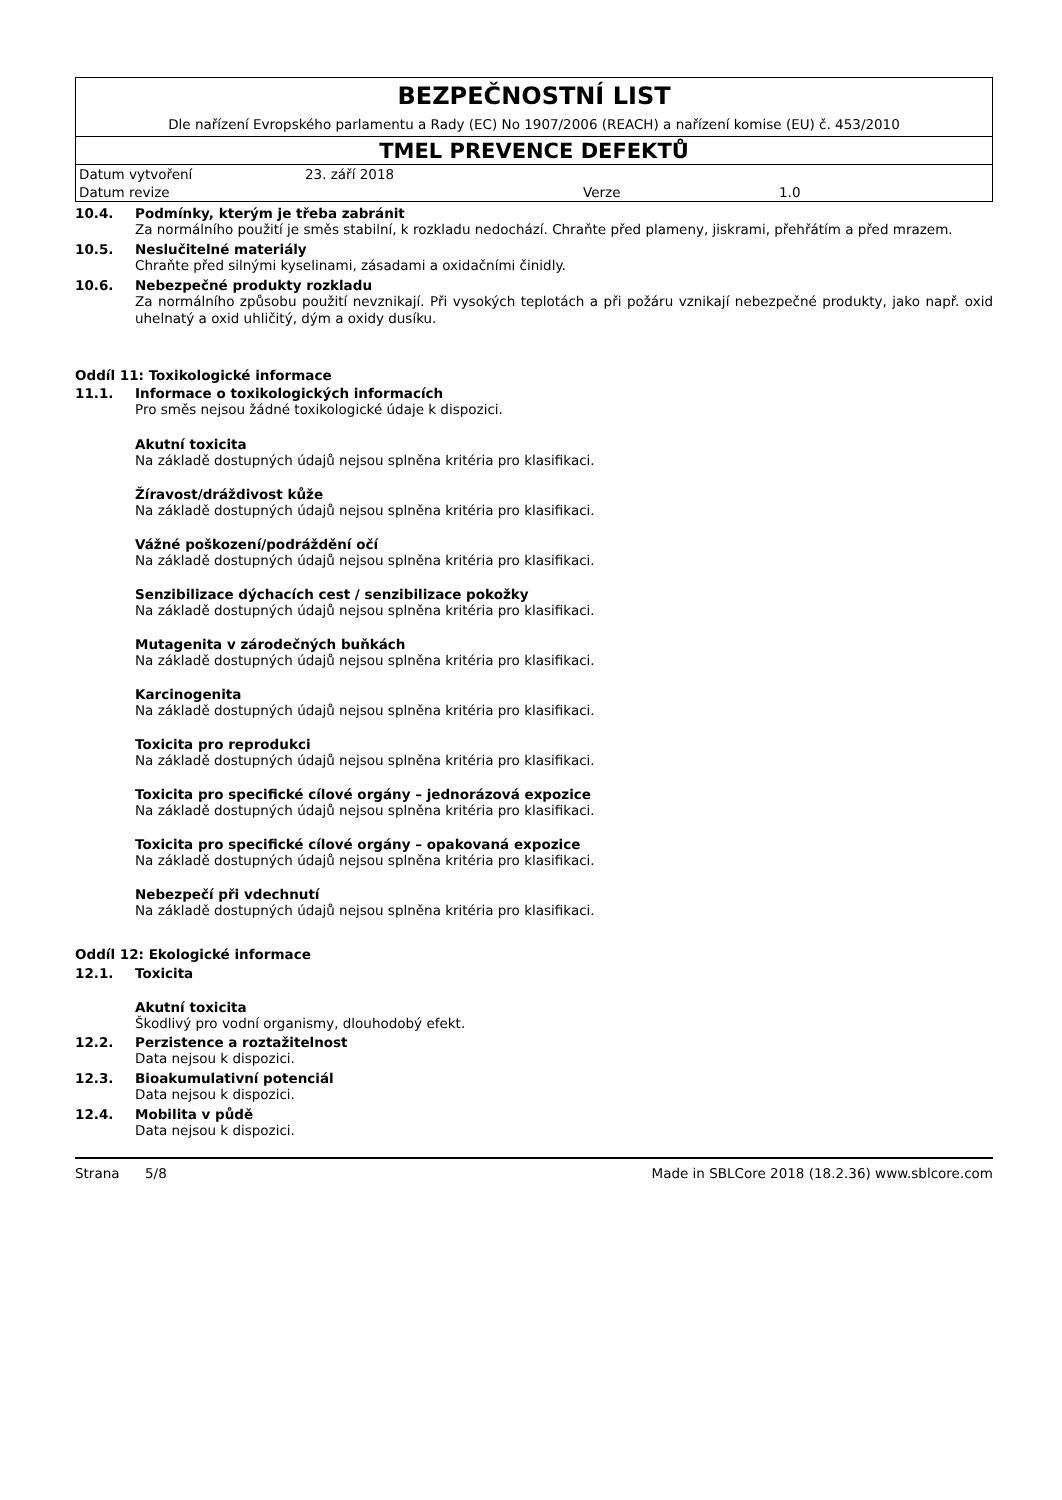BEZPEČNOSTNÍ LIST
Dle nařízení Evropského parlamentu a Rady (EC) No 1907/2006 (REACH) a nařízení komise (EU) č. 453/2010
TMEL PREVENCE DEFEKTŮ
| Datum vytvoření | 23. září 2018 | | |
| Datum revize | | Verze | 1.0 |
10.4. Podmínky, kterým je třeba zabránit
Za normálního použití je směs stabilní, k rozkladu nedochází. Chraňte před plameny, jiskrami, přehřátím a před mrazem.
10.5. Neslučitelné materiály
Chraňte před silnými kyselinami, zásadami a oxidačními činidly.
10.6. Nebezpečné produkty rozkladu
Za normálního způsobu použití nevznikají. Při vysokých teplotách a při požáru vznikají nebezpečné produkty, jako např. oxid uhelnatý a oxid uhličitý, dým a oxidy dusíku.
Oddíl 11: Toxikologické informace
11.1. Informace o toxikologických informacích
Pro směs nejsou žádné toxikologické údaje k dispozici.
Akutní toxicita
Na základě dostupných údajů nejsou splněna kritéria pro klasifikaci.
Žíravost/dráždivost kůže
Na základě dostupných údajů nejsou splněna kritéria pro klasifikaci.
Vážné poškození/podráždění očí
Na základě dostupných údajů nejsou splněna kritéria pro klasifikaci.
Senzibilizace dýchacích cest / senzibilizace pokožky
Na základě dostupných údajů nejsou splněna kritéria pro klasifikaci.
Mutagenita v zárodečných buňkách
Na základě dostupných údajů nejsou splněna kritéria pro klasifikaci.
Karcinogenita
Na základě dostupných údajů nejsou splněna kritéria pro klasifikaci.
Toxicita pro reprodukci
Na základě dostupných údajů nejsou splněna kritéria pro klasifikaci.
Toxicita pro specifické cílové orgány – jednorázová expozice
Na základě dostupných údajů nejsou splněna kritéria pro klasifikaci.
Toxicita pro specifické cílové orgány – opakovaná expozice
Na základě dostupných údajů nejsou splněna kritéria pro klasifikaci.
Nebezpečí při vdechnutí
Na základě dostupných údajů nejsou splněna kritéria pro klasifikaci.
Oddíl 12: Ekologické informace
12.1. Toxicita
Akutní toxicita
Škodlivý pro vodní organismy, dlouhodobý efekt.
12.2. Perzistence a roztažitelnost
Data nejsou k dispozici.
12.3. Bioakumulativní potenciál
Data nejsou k dispozici.
12.4. Mobilita v půdě
Data nejsou k dispozici.
Strana 5/8 Made in SBLCore 2018 (18.2.36) www.sblcore.com